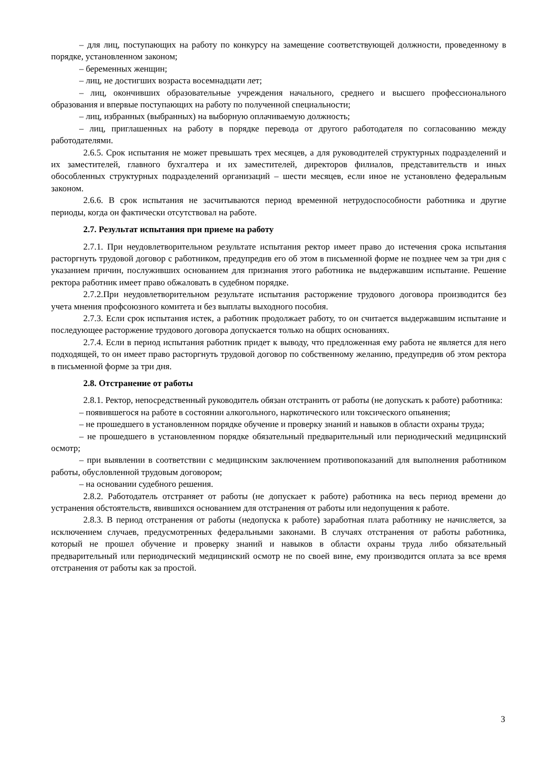– для лиц, поступающих на работу по конкурсу на замещение соответствующей должности, проведенному в порядке, установленном законом;
– беременных женщин;
– лиц, не достигших возраста восемнадцати лет;
– лиц, окончивших образовательные учреждения начального, среднего и высшего профессионального образования и впервые поступающих на работу по полученной специальности;
– лиц, избранных (выбранных) на выборную оплачиваемую должность;
– лиц, приглашенных на работу в порядке перевода от другого работодателя по согласованию между работодателями.
2.6.5. Срок испытания не может превышать трех месяцев, а для руководителей структурных подразделений и их заместителей, главного бухгалтера и их заместителей, директоров филиалов, представительств и иных обособленных структурных подразделений организаций – шести месяцев, если иное не установлено федеральным законом.
2.6.6. В срок испытания не засчитываются период временной нетрудоспособности работника и другие периоды, когда он фактически отсутствовал на работе.
2.7. Результат испытания при приеме на работу
2.7.1. При неудовлетворительном результате испытания ректор имеет право до истечения срока испытания расторгнуть трудовой договор с работником, предупредив его об этом в письменной форме не позднее чем за три дня с указанием причин, послуживших основанием для признания этого работника не выдержавшим испытание. Решение ректора работник имеет право обжаловать в судебном порядке.
2.7.2.При неудовлетворительном результате испытания расторжение трудового договора производится без учета мнения профсоюзного комитета и без выплаты выходного пособия.
2.7.3. Если срок испытания истек, а работник продолжает работу, то он считается выдержавшим испытание и последующее расторжение трудового договора допускается только на общих основаниях.
2.7.4. Если в период испытания работник придет к выводу, что предложенная ему работа не является для него подходящей, то он имеет право расторгнуть трудовой договор по собственному желанию, предупредив об этом ректора в письменной форме за три дня.
2.8. Отстранение от работы
2.8.1. Ректор, непосредственный руководитель обязан отстранить от работы (не допускать к работе) работника:
– появившегося на работе в состоянии алкогольного, наркотического или токсического опьянения;
– не прошедшего в установленном порядке обучение и проверку знаний и навыков в области охраны труда;
– не прошедшего в установленном порядке обязательный предварительный или периодический медицинский осмотр;
– при выявлении в соответствии с медицинским заключением противопоказаний для выполнения работником работы, обусловленной трудовым договором;
– на основании судебного решения.
2.8.2. Работодатель отстраняет от работы (не допускает к работе) работника на весь период времени до устранения обстоятельств, явившихся основанием для отстранения от работы или недопущения к работе.
2.8.3. В период отстранения от работы (недопуска к работе) заработная плата работнику не начисляется, за исключением случаев, предусмотренных федеральными законами. В случаях отстранения от работы работника, который не прошел обучение и проверку знаний и навыков в области охраны труда либо обязательный предварительный или периодический медицинский осмотр не по своей вине, ему производится оплата за все время отстранения от работы как за простой.
3